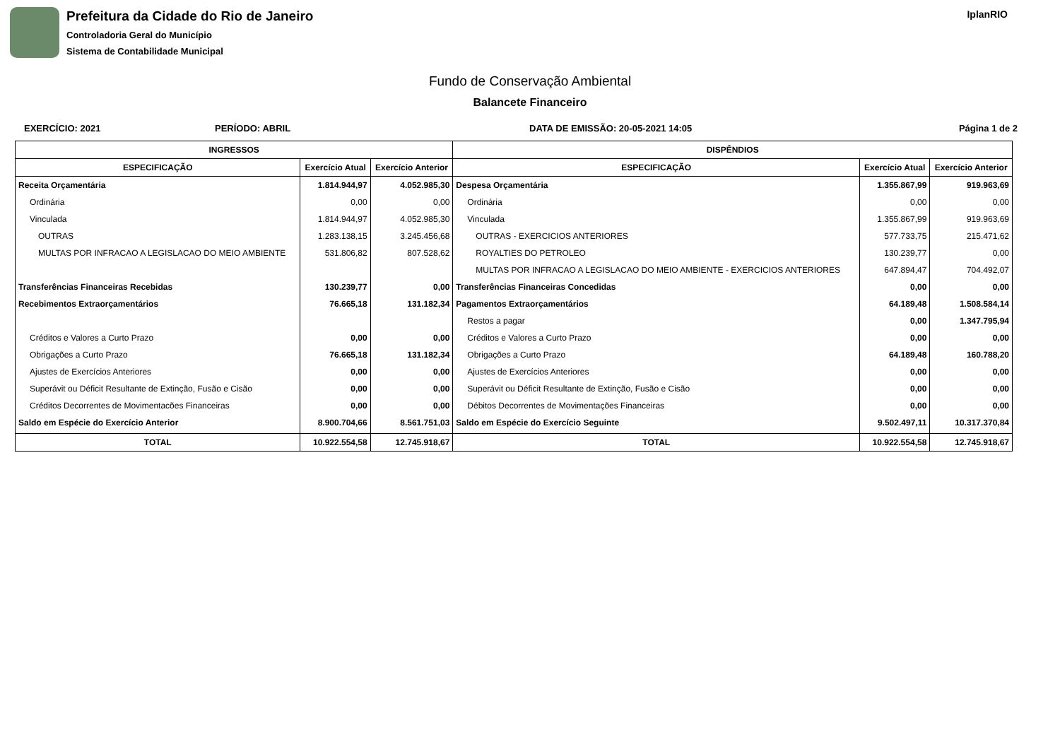Prefeitura da Cidade do Rio de Janeiro
Controladoria Geral do Município
Sistema de Contabilidade Municipal
IplanRIO
Fundo de Conservação Ambiental
Balancete Financeiro
EXERCÍCIO: 2021 PERÍODO: ABRIL DATA DE EMISSÃO: 20-05-2021 14:05 Página 1 de 2
| INGRESSOS | | | DISPÊNDIOS | | |
| --- | --- | --- | --- | --- | --- |
| ESPECIFICAÇÃO | Exercício Atual | Exercício Anterior | ESPECIFICAÇÃO | Exercício Atual | Exercício Anterior |
| Receita Orçamentária | 1.814.944,97 | 4.052.985,30 | Despesa Orçamentária | 1.355.867,99 | 919.963,69 |
| Ordinária | 0,00 | 0,00 | Ordinária | 0,00 | 0,00 |
| Vinculada | 1.814.944,97 | 4.052.985,30 | Vinculada | 1.355.867,99 | 919.963,69 |
| OUTRAS | 1.283.138,15 | 3.245.456,68 | OUTRAS - EXERCICIOS ANTERIORES | 577.733,75 | 215.471,62 |
| MULTAS POR INFRACAO A LEGISLACAO DO MEIO AMBIENTE | 531.806,82 | 807.528,62 | ROYALTIES DO PETROLEO | 130.239,77 | 0,00 |
| | | | MULTAS POR INFRACAO A LEGISLACAO DO MEIO AMBIENTE - EXERCICIOS ANTERIORES | 647.894,47 | 704.492,07 |
| Transferências Financeiras Recebidas | 130.239,77 | 0,00 | Transferências Financeiras Concedidas | 0,00 | 0,00 |
| Recebimentos Extraorçamentários | 76.665,18 | 131.182,34 | Pagamentos Extraorçamentários | 64.189,48 | 1.508.584,14 |
| | | | Restos a pagar | 0,00 | 1.347.795,94 |
| Créditos e Valores a Curto Prazo | 0,00 | 0,00 | Créditos e Valores a Curto Prazo | 0,00 | 0,00 |
| Obrigações a Curto Prazo | 76.665,18 | 131.182,34 | Obrigações a Curto Prazo | 64.189,48 | 160.788,20 |
| Ajustes de Exercícios Anteriores | 0,00 | 0,00 | Ajustes de Exercícios Anteriores | 0,00 | 0,00 |
| Superávit ou Déficit Resultante de Extinção, Fusão e Cisão | 0,00 | 0,00 | Superávit ou Déficit Resultante de Extinção, Fusão e Cisão | 0,00 | 0,00 |
| Créditos Decorrentes de Movimentacões Financeiras | 0,00 | 0,00 | Débitos Decorrentes de Movimentações Financeiras | 0,00 | 0,00 |
| Saldo em Espécie do Exercício Anterior | 8.900.704,66 | 8.561.751,03 | Saldo em Espécie do Exercício Seguinte | 9.502.497,11 | 10.317.370,84 |
| TOTAL | 10.922.554,58 | 12.745.918,67 | TOTAL | 10.922.554,58 | 12.745.918,67 |